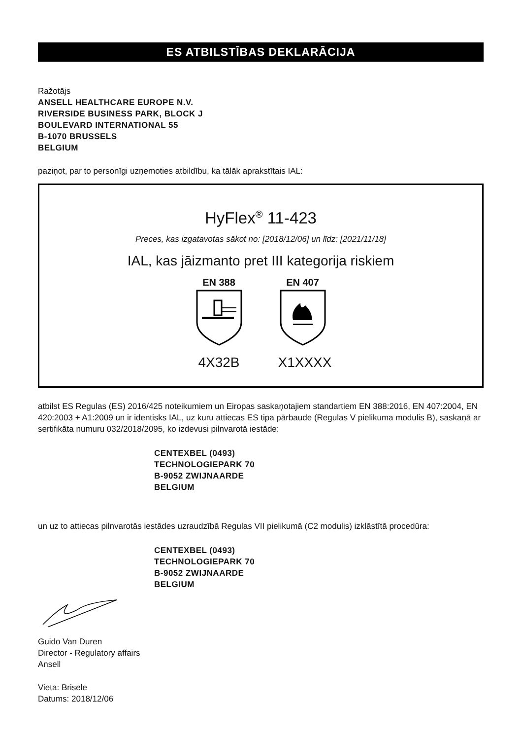ES ATBILSTĪBAS DEKLARĀCIJA
Ražotājs
ANSELL HEALTHCARE EUROPE N.V.
RIVERSIDE BUSINESS PARK, BLOCK J
BOULEVARD INTERNATIONAL 55
B-1070 BRUSSELS
BELGIUM
paziņot, par to personīgi uzņemoties atbildību, ka tālāk aprakstītais IAL:
HyFlex<sup>®</sup> 11-423
Preces, kas izgatavotas sākot no: [2018/12/06] un līdz: [2021/11/18]
IAL, kas jāizmanto pret III kategorija riskiem
EN 388
4X32B
EN 407
X1XXXX
atbilst ES Regulas (ES) 2016/425 noteikumiem un Eiropas saskaņotajiem standartiem EN 388:2016, EN 407:2004, EN 420:2003 + A1:2009 un ir identisks IAL, uz kuru attiecas ES tipa pārbaude (Regulas V pielikuma modulis B), saskaņā ar sertifikāta numuru 032/2018/2095, ko izdevusi pilnvarotā iestāde:
CENTEXBEL (0493)
TECHNOLOGIEPARK 70
B-9052 ZWIJNAARDE
BELGIUM
un uz to attiecas pilnvarotās iestādes uzraudzībā Regulas VII pielikumā (C2 modulis) izklāstītā procedūra:
CENTEXBEL (0493)
TECHNOLOGIEPARK 70
B-9052 ZWIJNAARDE
BELGIUM
Guido Van Duren
Director - Regulatory affairs
Ansell
Vieta: Brisele
Datums: 2018/12/06